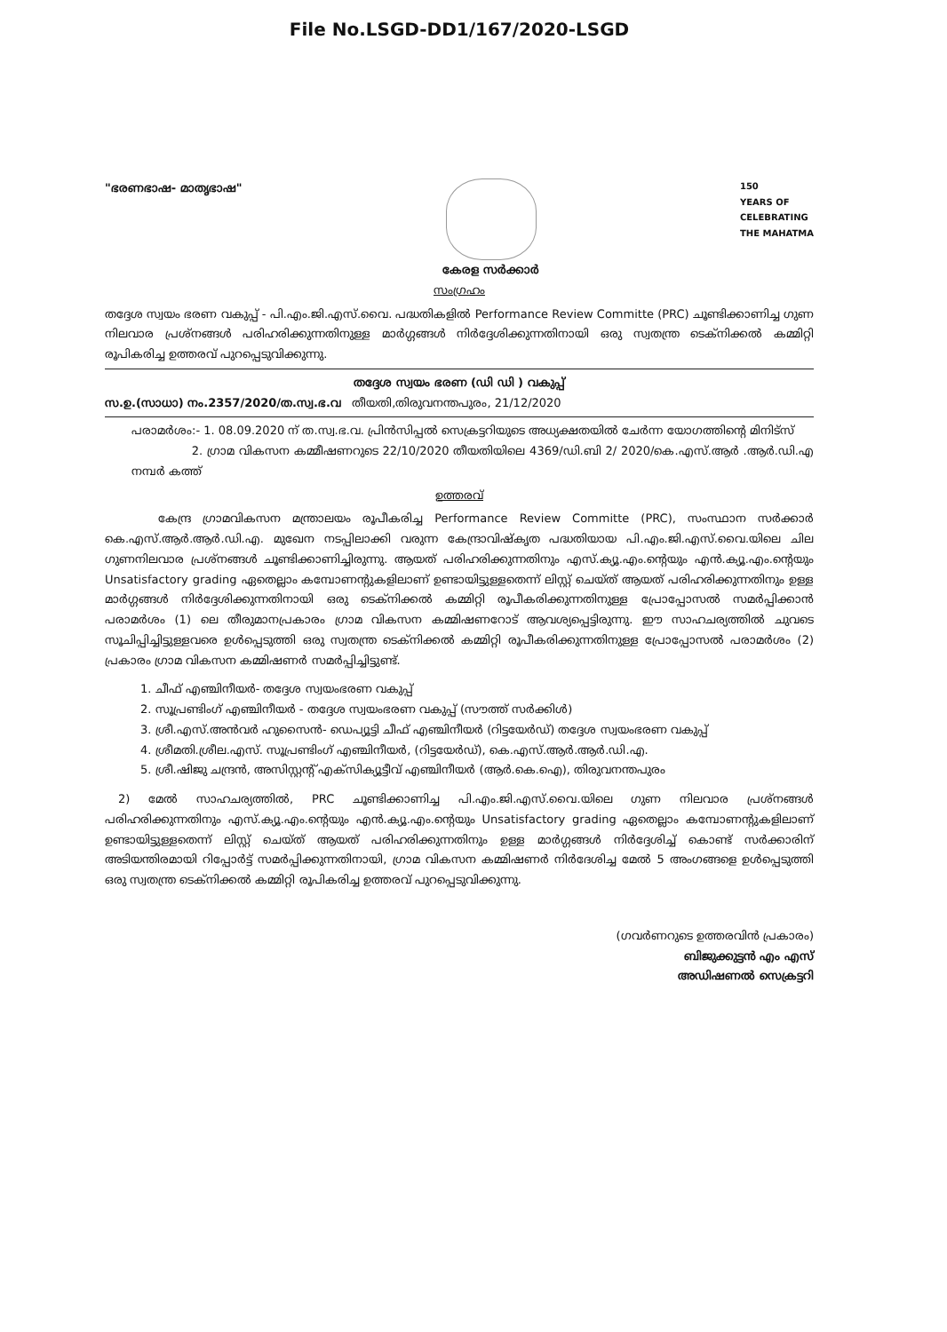File No.LSGD-DD1/167/2020-LSGD
"ഭരണഭാഷ- മാതൃഭാഷ" കേരള സർക്കാർ
150
YEARS OF
CELEBRATING
THE MAHATMA
സംഗ്രഹം
തദ്ദേശ സ്വയം ഭരണ വകുപ്പ് - പി.എം.ജി.എസ്.വൈ. പദ്ധതികളിൽ Performance Review Committe (PRC) ചൂണ്ടിക്കാണിച്ച ഗുണ നിലവാര പ്രശ്നങ്ങൾ പരിഹരിക്കുന്നതിനുള്ള മാർഗ്ഗങ്ങൾ നിർദ്ദേശിക്കുന്നതിനായി ഒരു സ്വതന്ത്ര ടെക്നിക്കൽ കമ്മിറ്റി രൂപികരിച്ച ഉത്തരവ് പുറപ്പെടുവിക്കുന്നു.
തദ്ദേശ സ്വയം ഭരണ (ഡി ഡി ) വകുപ്പ്
സ.ഉ.(സാധാ) നം.2357/2020/ത.സ്വ.ഭ.വ തീയതി,തിരുവനന്തപുരം, 21/12/2020
പരാമർശം:- 1. 08.09.2020 ന് ത.സ്വ.ഭ.വ. പ്രിൻസിപ്പൽ സെക്രട്ടറിയുടെ അധ്യക്ഷതയിൽ ചേർന്ന യോഗത്തിന്റെ മിനിട്സ്
2. ഗ്രാമ വികസന കമ്മീഷണറുടെ 22/10/2020 തീയതിയിലെ 4369/ഡി.ബി 2/ 2020/കെ.എസ്.ആർ .ആർ.ഡി.എ നമ്പർ കത്ത്
ഉത്തരവ്
കേന്ദ്ര ഗ്രാമവികസന മന്ത്രാലയം രൂപീകരിച്ച Performance Review Committe (PRC), സംസ്ഥാന സർക്കാർ കെ.എസ്.ആർ.ആർ.ഡി.എ. മുഖേന നടപ്പിലാക്കി വരുന്ന കേന്ദ്രാവിഷ്കൃത പദ്ധതിയായ പി.എം.ജി.എസ്.വൈ.യിലെ ചില ഗുണനിലവാര പ്രശ്നങ്ങൾ ചൂണ്ടിക്കാണിച്ചിരുന്നു. ആയത് പരിഹരിക്കുന്നതിനും എസ്.ക്യൂ.എം.ന്റെയും എൻ.ക്യൂ.എം.ന്റെയും Unsatisfactory grading ഏതെല്ലാം കമ്പോണന്റുകളിലാണ് ഉണ്ടായിട്ടുള്ളതെന്ന് ലിസ്റ്റ് ചെയ്ത് ആയത് പരിഹരിക്കുന്നതിനും ഉള്ള മാർഗ്ഗങ്ങൾ നിർദ്ദേശിക്കുന്നതിനായി ഒരു ടെക്നിക്കൽ കമ്മിറ്റി രൂപീകരിക്കുന്നതിനുള്ള പ്രോപ്പോസൽ സമർപ്പിക്കാൻ പരാമർശം (1) ലെ തീരുമാനപ്രകാരം ഗ്രാമ വികസന കമ്മിഷണറോട് ആവശ്യപ്പെട്ടിരുന്നു. ഈ സാഹചര്യത്തിൽ ചുവടെ സൂചിപ്പിച്ചിട്ടുള്ളവരെ ഉൾപ്പെടുത്തി ഒരു സ്വതന്ത്ര ടെക്നിക്കൽ കമ്മിറ്റി രൂപീകരിക്കുന്നതിനുള്ള പ്രോപ്പോസൽ പരാമർശം (2) പ്രകാരം ഗ്രാമ വികസന കമ്മിഷണർ സമർപ്പിച്ചിട്ടുണ്ട്.
1. ചീഫ് എഞ്ചിനീയർ- തദ്ദേശ സ്വയംഭരണ വകുപ്പ്
2. സൂപ്രണ്ടിംഗ് എഞ്ചിനീയർ - തദ്ദേശ സ്വയംഭരണ വകുപ്പ് (സൗത്ത് സർക്കിൾ)
3. ശ്രീ.എസ്.അൻവർ ഹുസൈൻ- ഡെപ്യൂട്ടി ചീഫ് എഞ്ചിനീയർ (റിട്ടയേർഡ്) തദ്ദേശ സ്വയംഭരണ വകുപ്പ്
4. ശ്രീമതി.ശ്രീല.എസ്. സൂപ്രണ്ടിംഗ് എഞ്ചിനീയർ, (റിട്ടയേർഡ്), കെ.എസ്.ആർ.ആർ.ഡി.എ.
5. ശ്രീ.ഷിജു ചന്ദ്രൻ, അസിസ്റ്റന്റ് എക്സിക്യൂട്ടീവ് എഞ്ചിനീയർ (ആർ.കെ.ഐ), തിരുവനന്തപുരം
2) മേൽ സാഹചര്യത്തിൽ, PRC ചൂണ്ടിക്കാണിച്ച പി.എം.ജി.എസ്.വൈ.യിലെ ഗുണ നിലവാര പ്രശ്നങ്ങൾ പരിഹരിക്കുന്നതിനും എസ്.ക്യൂ.എം.ന്റെയും എൻ.ക്യൂ.എം.ന്റെയും Unsatisfactory grading ഏതെല്ലാം കമ്പോണന്റുകളിലാണ് ഉണ്ടായിട്ടുള്ളതെന്ന് ലിസ്റ്റ് ചെയ്ത് ആയത് പരിഹരിക്കുന്നതിനും ഉള്ള മാർഗ്ഗങ്ങൾ നിർദ്ദേശിച്ച് കൊണ്ട് സർക്കാരിന് അടിയന്തിരമായി റിപ്പോർട്ട് സമർപ്പിക്കുന്നതിനായി, ഗ്രാമ വികസന കമ്മിഷണർ നിർദേശിച്ച മേൽ 5 അംഗങ്ങളെ ഉൾപ്പെടുത്തി ഒരു സ്വതന്ത്ര ടെക്നിക്കൽ കമ്മിറ്റി രൂപികരിച്ച ഉത്തരവ് പുറപ്പെടുവിക്കുന്നു.
(ഗവർണറുടെ ഉത്തരവിൻ പ്രകാരം)
ബിജുക്കുട്ടൻ എം എസ്
അഡിഷണൽ സെക്രട്ടറി